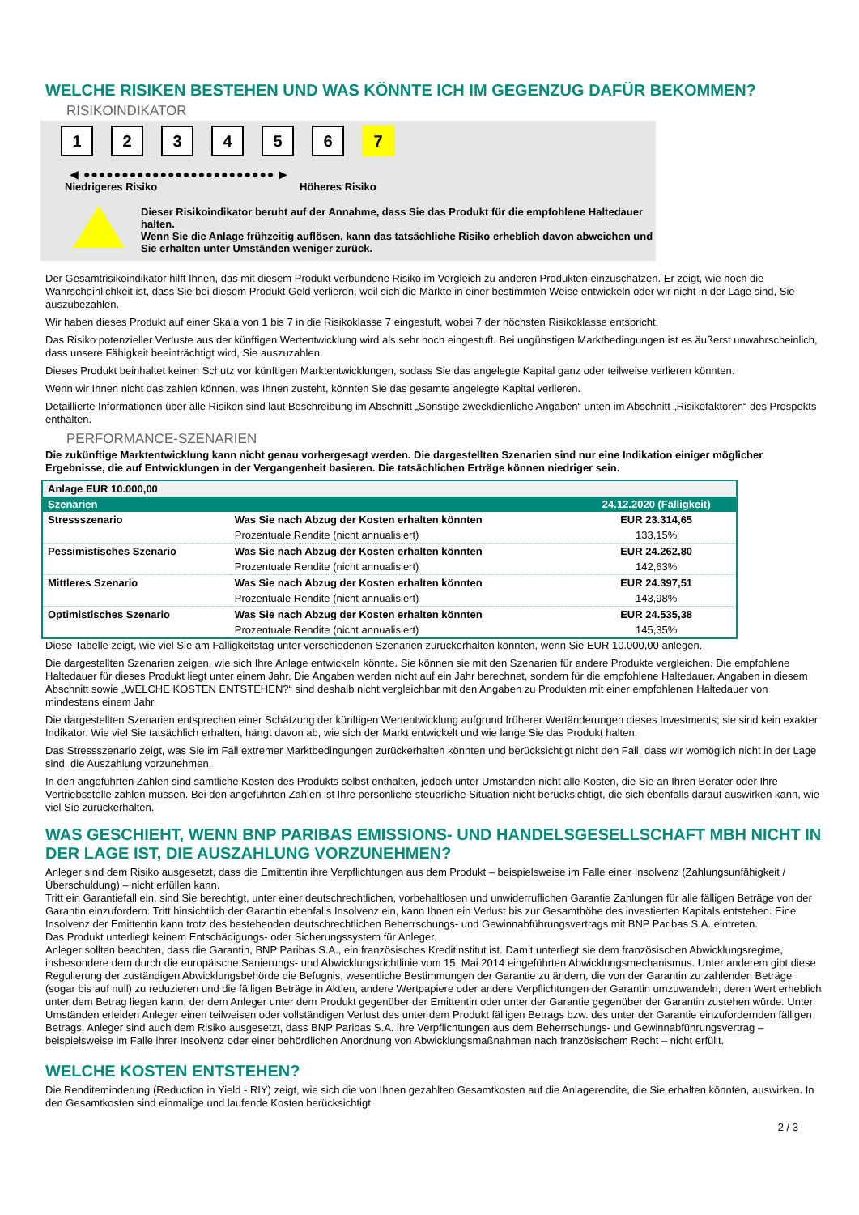WELCHE RISIKEN BESTEHEN UND WAS KÖNNTE ICH IM GEGENZUG DAFÜR BEKOMMEN?
RISIKOINDIKATOR
1 2 3 4 5 6 7
◀ ●●●●●●●●●●●●●●●●●●●●●●●●● ▶
Niedrigeres Risiko Höheres Risiko
Dieser Risikoindikator beruht auf der Annahme, dass Sie das Produkt für die empfohlene Haltedauer halten.
Wenn Sie die Anlage frühzeitig auflösen, kann das tatsächliche Risiko erheblich davon abweichen und Sie erhalten unter Umständen weniger zurück.
Der Gesamtrisikoindikator hilft Ihnen, das mit diesem Produkt verbundene Risiko im Vergleich zu anderen Produkten einzuschätzen. Er zeigt, wie hoch die Wahrscheinlichkeit ist, dass Sie bei diesem Produkt Geld verlieren, weil sich die Märkte in einer bestimmten Weise entwickeln oder wir nicht in der Lage sind, Sie auszubezahlen.
Wir haben dieses Produkt auf einer Skala von 1 bis 7 in die Risikoklasse 7 eingestuft, wobei 7 der höchsten Risikoklasse entspricht.
Das Risiko potenzieller Verluste aus der künftigen Wertentwicklung wird als sehr hoch eingestuft. Bei ungünstigen Marktbedingungen ist es äußerst unwahrscheinlich, dass unsere Fähigkeit beeinträchtigt wird, Sie auszuzahlen.
Dieses Produkt beinhaltet keinen Schutz vor künftigen Marktentwicklungen, sodass Sie das angelegte Kapital ganz oder teilweise verlieren könnten.
Wenn wir Ihnen nicht das zahlen können, was Ihnen zusteht, könnten Sie das gesamte angelegte Kapital verlieren.
Detaillierte Informationen über alle Risiken sind laut Beschreibung im Abschnitt „Sonstige zweckdienliche Angaben“ unten im Abschnitt „Risikofaktoren“ des Prospekts enthalten.
PERFORMANCE-SZENARIEN
Die zukünftige Marktentwicklung kann nicht genau vorhergesagt werden. Die dargestellten Szenarien sind nur eine Indikation einiger möglicher Ergebnisse, die auf Entwicklungen in der Vergangenheit basieren. Die tatsächlichen Erträge können niedriger sein.
| Anlage EUR 10.000,00 | | |
| --- | --- | --- |
| Szenarien | | 24.12.2020 (Fälligkeit) |
| Stressszenario | Was Sie nach Abzug der Kosten erhalten könnten | EUR 23.314,65 |
| | Prozentuale Rendite (nicht annualisiert) | 133,15% |
| Pessimistisches Szenario | Was Sie nach Abzug der Kosten erhalten könnten | EUR 24.262,80 |
| | Prozentuale Rendite (nicht annualisiert) | 142,63% |
| Mittleres Szenario | Was Sie nach Abzug der Kosten erhalten könnten | EUR 24.397,51 |
| | Prozentuale Rendite (nicht annualisiert) | 143,98% |
| Optimistisches Szenario | Was Sie nach Abzug der Kosten erhalten könnten | EUR 24.535,38 |
| | Prozentuale Rendite (nicht annualisiert) | 145,35% |
Diese Tabelle zeigt, wie viel Sie am Fälligkeitstag unter verschiedenen Szenarien zurückerhalten könnten, wenn Sie EUR 10.000,00 anlegen.
Die dargestellten Szenarien zeigen, wie sich Ihre Anlage entwickeln könnte. Sie können sie mit den Szenarien für andere Produkte vergleichen. Die empfohlene Haltedauer für dieses Produkt liegt unter einem Jahr. Die Angaben werden nicht auf ein Jahr berechnet, sondern für die empfohlene Haltedauer. Angaben in diesem Abschnitt sowie „WELCHE KOSTEN ENTSTEHEN?“ sind deshalb nicht vergleichbar mit den Angaben zu Produkten mit einer empfohlenen Haltedauer von mindestens einem Jahr.
Die dargestellten Szenarien entsprechen einer Schätzung der künftigen Wertentwicklung aufgrund früherer Wertänderungen dieses Investments; sie sind kein exakter Indikator. Wie viel Sie tatsächlich erhalten, hängt davon ab, wie sich der Markt entwickelt und wie lange Sie das Produkt halten.
Das Stressszenario zeigt, was Sie im Fall extremer Marktbedingungen zurückerhalten könnten und berücksichtigt nicht den Fall, dass wir womöglich nicht in der Lage sind, die Auszahlung vorzunehmen.
In den angeführten Zahlen sind sämtliche Kosten des Produkts selbst enthalten, jedoch unter Umständen nicht alle Kosten, die Sie an Ihren Berater oder Ihre Vertriebsstelle zahlen müssen. Bei den angeführten Zahlen ist Ihre persönliche steuerliche Situation nicht berücksichtigt, die sich ebenfalls darauf auswirken kann, wie viel Sie zurückerhalten.
WAS GESCHIEHT, WENN BNP PARIBAS EMISSIONS- UND HANDELSGESELLSCHAFT MBH NICHT IN DER LAGE IST, DIE AUSZAHLUNG VORZUNEHMEN?
Anleger sind dem Risiko ausgesetzt, dass die Emittentin ihre Verpflichtungen aus dem Produkt – beispielsweise im Falle einer Insolvenz (Zahlungsunfähigkeit / Überschuldung) – nicht erfüllen kann.
Tritt ein Garantiefall ein, sind Sie berechtigt, unter einer deutschrechtlichen, vorbehaltlosen und unwiderruflichen Garantie Zahlungen für alle fälligen Beträge von der Garantin einzufordern. Tritt hinsichtlich der Garantin ebenfalls Insolvenz ein, kann Ihnen ein Verlust bis zur Gesamthöhe des investierten Kapitals entstehen. Eine Insolvenz der Emittentin kann trotz des bestehenden deutschrechtlichen Beherrschungs- und Gewinnabführungsvertrags mit BNP Paribas S.A. eintreten.
Das Produkt unterliegt keinem Entschädigungs- oder Sicherungssystem für Anleger.
Anleger sollten beachten, dass die Garantin, BNP Paribas S.A., ein französisches Kreditinstitut ist. Damit unterliegt sie dem französischen Abwicklungsregime, insbesondere dem durch die europäische Sanierungs- und Abwicklungsrichtlinie vom 15. Mai 2014 eingeführten Abwicklungsmechanismus. Unter anderem gibt diese Regulierung der zuständigen Abwicklungsbehörde die Befugnis, wesentliche Bestimmungen der Garantie zu ändern, die von der Garantin zu zahlenden Beträge (sogar bis auf null) zu reduzieren und die fälligen Beträge in Aktien, andere Wertpapiere oder andere Verpflichtungen der Garantin umzuwandeln, deren Wert erheblich unter dem Betrag liegen kann, der dem Anleger unter dem Produkt gegenüber der Emittentin oder unter der Garantie gegenüber der Garantin zustehen würde. Unter Umständen erleiden Anleger einen teilweisen oder vollständigen Verlust des unter dem Produkt fälligen Betrags bzw. des unter der Garantie einzufordernden fälligen Betrags. Anleger sind auch dem Risiko ausgesetzt, dass BNP Paribas S.A. ihre Verpflichtungen aus dem Beherrschungs- und Gewinnabführungsvertrag – beispielsweise im Falle ihrer Insolvenz oder einer behördlichen Anordnung von Abwicklungsmaßnahmen nach französischem Recht – nicht erfüllt.
WELCHE KOSTEN ENTSTEHEN?
Die Renditeminderung (Reduction in Yield - RIY) zeigt, wie sich die von Ihnen gezahlten Gesamtkosten auf die Anlagerendite, die Sie erhalten könnten, auswirken. In den Gesamtkosten sind einmalige und laufende Kosten berücksichtigt.
2 / 3